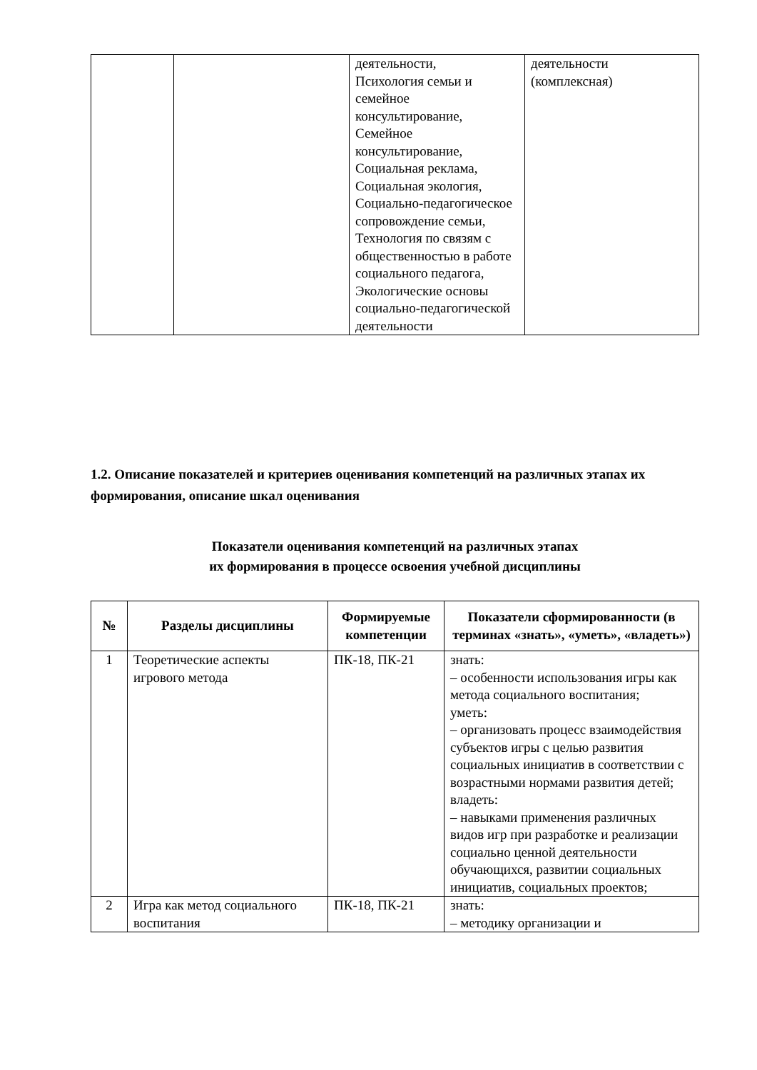| | | деятельности, Психология семьи и семейное консультирование, Семейное консультирование, Социальная реклама, Социальная экология, Социально-педагогическое сопровождение семьи, Технология по связям с общественностью в работе социального педагога, Экологические основы социально-педагогической деятельности | деятельности (комплексная) |
1.2. Описание показателей и критериев оценивания компетенций на различных этапах их формирования, описание шкал оценивания
Показатели оценивания компетенций на различных этапах
их формирования в процессе освоения учебной дисциплины
| № | Разделы дисциплины | Формируемые компетенции | Показатели сформированности (в терминах «знать», «уметь», «владеть») |
| --- | --- | --- | --- |
| 1 | Теоретические аспекты игрового метода | ПК-18, ПК-21 | знать: – особенности использования игры как метода социального воспитания; уметь: – организовать процесс взаимодействия субъектов игры с целью развития социальных инициатив в соответствии с возрастными нормами развития детей; владеть: – навыками применения различных видов игр при разработке и реализации социально ценной деятельности обучающихся, развитии социальных инициатив, социальных проектов; |
| 2 | Игра как метод социального воспитания | ПК-18, ПК-21 | знать: – методику организации и |